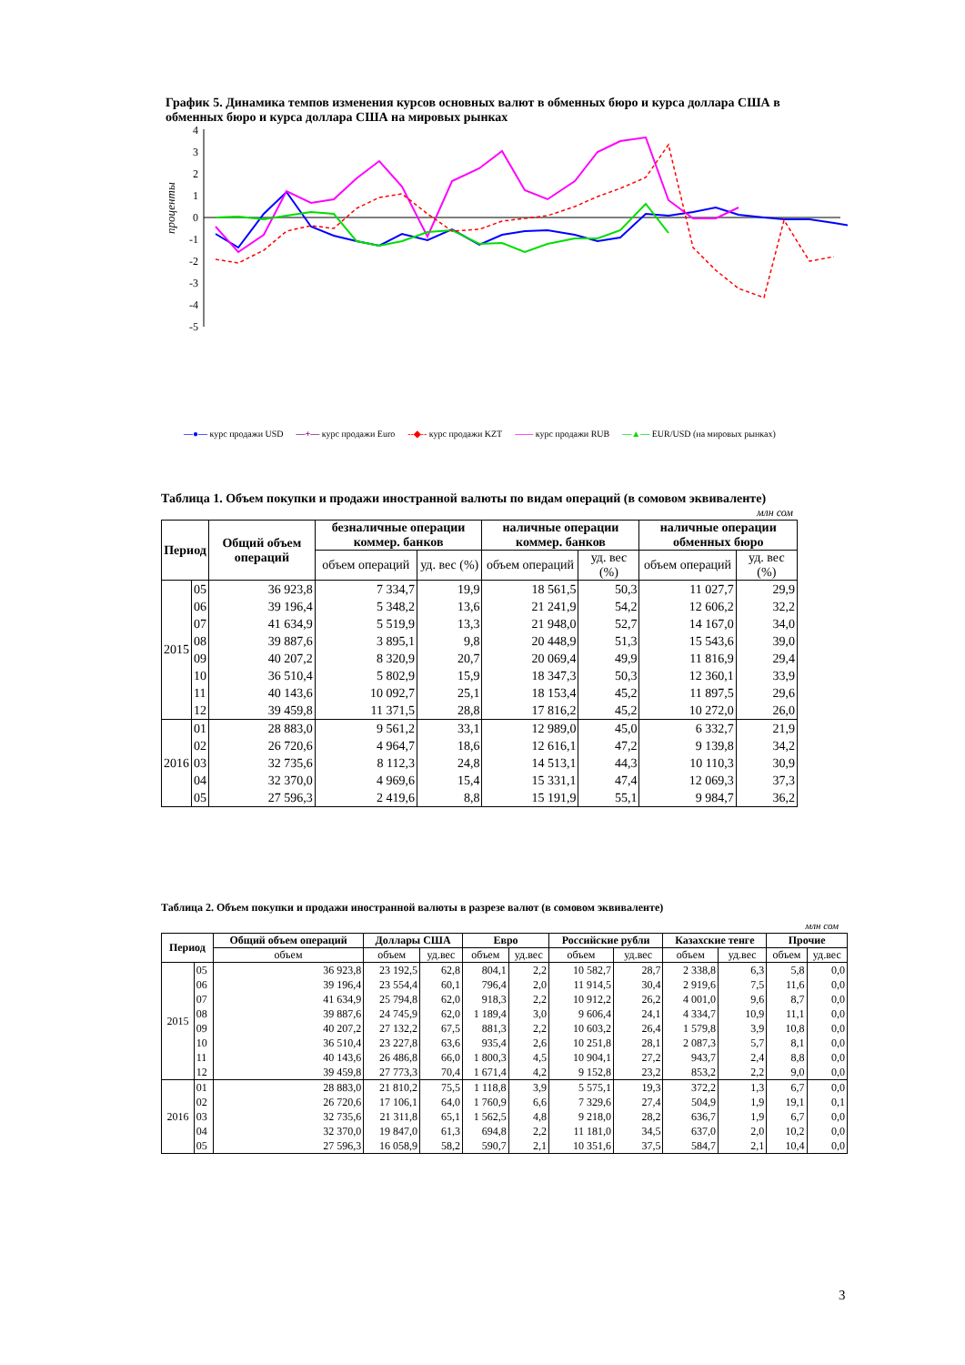График 5. Динамика темпов изменения курсов основных валют в обменных бюро и курса доллара США в обменных бюро и курса доллара США на мировых рынках
4
3
2
1
0
-1
-2
-3
-4
-5
проценты
—●— курс продажи USD —+— курс продажи Euro --◆-- курс продажи KZT —— курс продажи RUB —▲— EUR/USD (на мировых рынках)
Таблица 1. Объем покупки и продажи иностранной валюты по видам операций (в сомовом эквиваленте)
млн сом
| Период | | Общий объем операций | безналичные операции коммер. банков | | наличные операции коммер. банков | | наличные операции обменных бюро | |
| --- | --- | --- | --- | --- | --- | --- | --- | --- |
| | | | объем операций | уд. вес (%) | объем операций | уд. вес (%) | объем операций | уд. вес (%) |
| 2015 | 05 | 36 923,8 | 7 334,7 | 19,9 | 18 561,5 | 50,3 | 11 027,7 | 29,9 |
| | 06 | 39 196,4 | 5 348,2 | 13,6 | 21 241,9 | 54,2 | 12 606,2 | 32,2 |
| | 07 | 41 634,9 | 5 519,9 | 13,3 | 21 948,0 | 52,7 | 14 167,0 | 34,0 |
| | 08 | 39 887,6 | 3 895,1 | 9,8 | 20 448,9 | 51,3 | 15 543,6 | 39,0 |
| | 09 | 40 207,2 | 8 320,9 | 20,7 | 20 069,4 | 49,9 | 11 816,9 | 29,4 |
| | 10 | 36 510,4 | 5 802,9 | 15,9 | 18 347,3 | 50,3 | 12 360,1 | 33,9 |
| | 11 | 40 143,6 | 10 092,7 | 25,1 | 18 153,4 | 45,2 | 11 897,5 | 29,6 |
| | 12 | 39 459,8 | 11 371,5 | 28,8 | 17 816,2 | 45,2 | 10 272,0 | 26,0 |
| 2016 | 01 | 28 883,0 | 9 561,2 | 33,1 | 12 989,0 | 45,0 | 6 332,7 | 21,9 |
| | 02 | 26 720,6 | 4 964,7 | 18,6 | 12 616,1 | 47,2 | 9 139,8 | 34,2 |
| | 03 | 32 735,6 | 8 112,3 | 24,8 | 14 513,1 | 44,3 | 10 110,3 | 30,9 |
| | 04 | 32 370,0 | 4 969,6 | 15,4 | 15 331,1 | 47,4 | 12 069,3 | 37,3 |
| | 05 | 27 596,3 | 2 419,6 | 8,8 | 15 191,9 | 55,1 | 9 984,7 | 36,2 |
Таблица 2. Объем покупки и продажи иностранной валюты в разрезе валют (в сомовом эквиваленте)
млн сом
| Период | | Общий объем операций | Доллары США | | Евро | | Российские рубли | | Казахские тенге | | Прочие | |
| --- | --- | --- | --- | --- | --- | --- | --- | --- | --- | --- | --- | --- |
| | | объем | объем | уд.вес | объем | уд.вес | объем | уд.вес | объем | уд.вес | объем | уд.вес |
| 2015 | 05 | 36 923,8 | 23 192,5 | 62,8 | 804,1 | 2,2 | 10 582,7 | 28,7 | 2 338,8 | 6,3 | 5,8 | 0,0 |
| | 06 | 39 196,4 | 23 554,4 | 60,1 | 796,4 | 2,0 | 11 914,5 | 30,4 | 2 919,6 | 7,5 | 11,6 | 0,0 |
| | 07 | 41 634,9 | 25 794,8 | 62,0 | 918,3 | 2,2 | 10 912,2 | 26,2 | 4 001,0 | 9,6 | 8,7 | 0,0 |
| | 08 | 39 887,6 | 24 745,9 | 62,0 | 1 189,4 | 3,0 | 9 606,4 | 24,1 | 4 334,7 | 10,9 | 11,1 | 0,0 |
| | 09 | 40 207,2 | 27 132,2 | 67,5 | 881,3 | 2,2 | 10 603,2 | 26,4 | 1 579,8 | 3,9 | 10,8 | 0,0 |
| | 10 | 36 510,4 | 23 227,8 | 63,6 | 935,4 | 2,6 | 10 251,8 | 28,1 | 2 087,3 | 5,7 | 8,1 | 0,0 |
| | 11 | 40 143,6 | 26 486,8 | 66,0 | 1 800,3 | 4,5 | 10 904,1 | 27,2 | 943,7 | 2,4 | 8,8 | 0,0 |
| | 12 | 39 459,8 | 27 773,3 | 70,4 | 1 671,4 | 4,2 | 9 152,8 | 23,2 | 853,2 | 2,2 | 9,0 | 0,0 |
| 2016 | 01 | 28 883,0 | 21 810,2 | 75,5 | 1 118,8 | 3,9 | 5 575,1 | 19,3 | 372,2 | 1,3 | 6,7 | 0,0 |
| | 02 | 26 720,6 | 17 106,1 | 64,0 | 1 760,9 | 6,6 | 7 329,6 | 27,4 | 504,9 | 1,9 | 19,1 | 0,1 |
| | 03 | 32 735,6 | 21 311,8 | 65,1 | 1 562,5 | 4,8 | 9 218,0 | 28,2 | 636,7 | 1,9 | 6,7 | 0,0 |
| | 04 | 32 370,0 | 19 847,0 | 61,3 | 694,8 | 2,2 | 11 181,0 | 34,5 | 637,0 | 2,0 | 10,2 | 0,0 |
| | 05 | 27 596,3 | 16 058,9 | 58,2 | 590,7 | 2,1 | 10 351,6 | 37,5 | 584,7 | 2,1 | 10,4 | 0,0 |
3